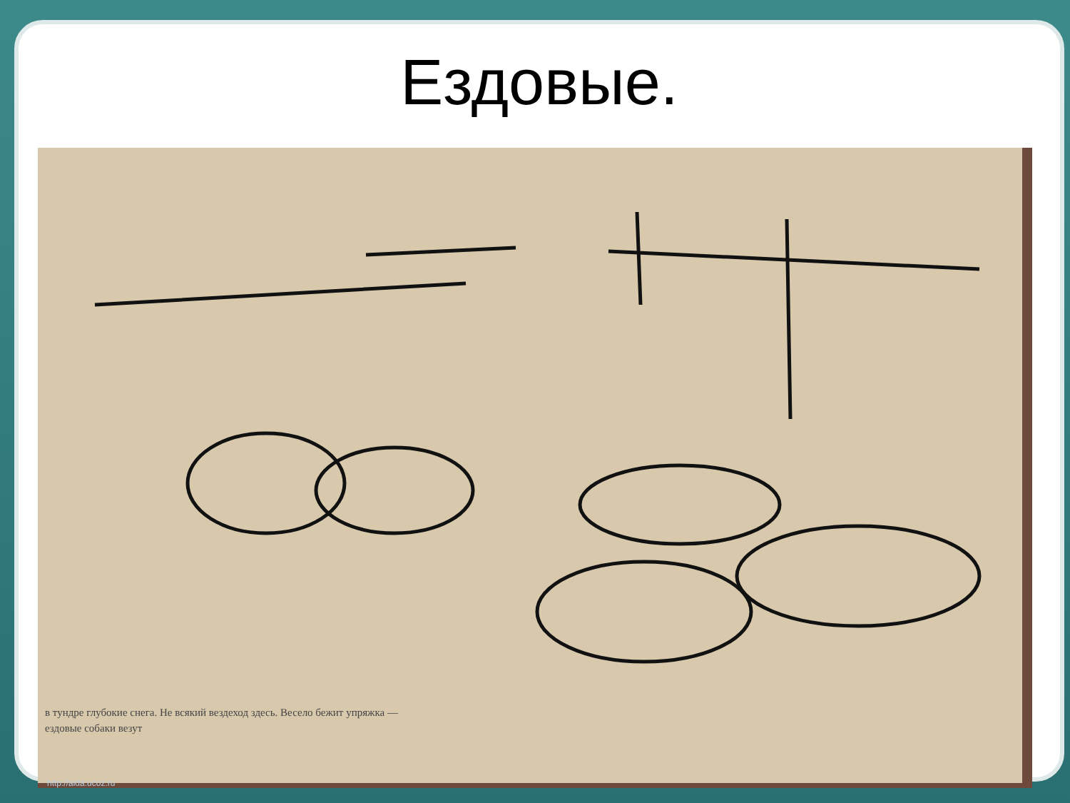Ездовые.
в тундре глубокие снега. Не всякий вездеход здесь. Весело бежит упряжка — ездовые собаки везут
http://aida.ucoz.ru